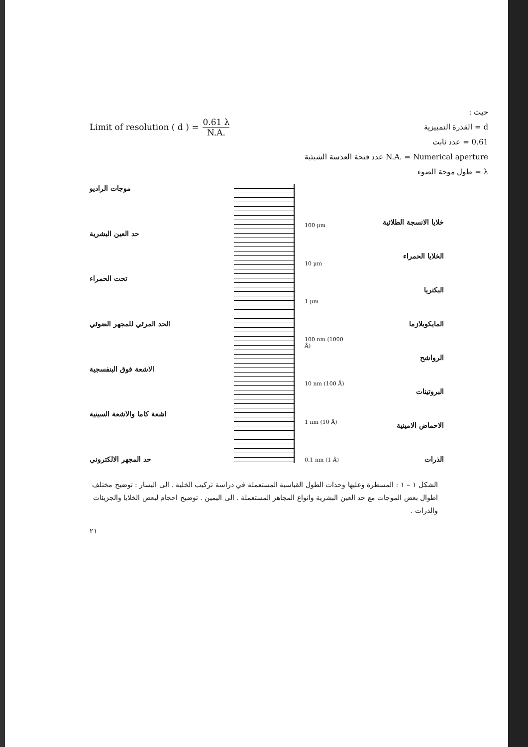Limit of resolution ( d ) = 0.61 λ N.A.
حيث :
d = القدرة التمييزية
0.61 = عدد ثابت
N.A. = Numerical aperture عدد فتحة العدسة الشيئية
λ = طول موجة الضوء
موجات الراديو
حد العين البشرية
تحت الحمراء
الحد المرئي للمجهر الضوئي
الاشعة فوق البنفسجية
اشعة كاما والاشعة السينية
حد المجهر الالكتروني
100 μm
10 μm
1 μm
100 nm (1000 Å)
10 nm (100 Å)
1 nm (10 Å)
0.1 nm (1 Å)
خلايا الانسجة الطلائية
الخلايا الحمراء
البكتريا
المايكوبلازما
الرواشح
البروتينات
الاحماض الامينية
الذرات
الشكل ١ – ١ : المسطرة وعليها وحدات الطول القياسية المستعملة في دراسة تركيب الخلية . الى اليسار : توضيح مختلف اطوال بعض الموجات مع حد العين البشرية وانواع المجاهر المستعملة . الى اليمين . توضيح احجام لبعض الخلايا والجزيئات والذرات .
٢١